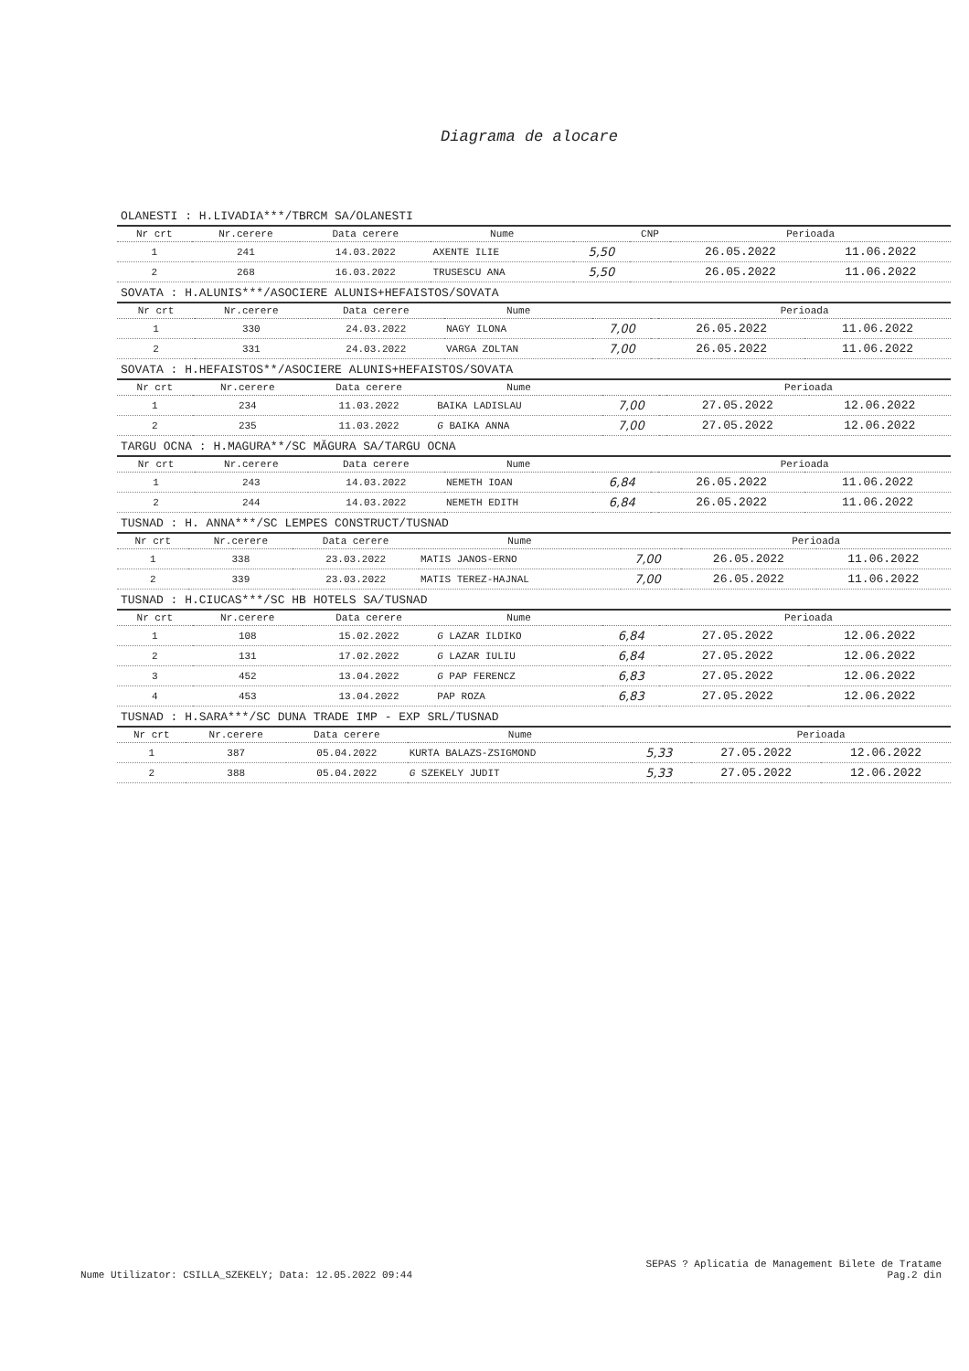Diagrama de alocare
OLANESTI : H.LIVADIA***/TBRCM SA/OLANESTI
| Nr crt | Nr.cerere | Data cerere | Nume | | CNP | Perioada | |
| --- | --- | --- | --- | --- | --- | --- | --- |
| 1 | 241 | 14.03.2022 | AXENTE ILIE | 5,50 | | 26.05.2022 | 11.06.2022 |
| 2 | 268 | 16.03.2022 | TRUSESCU ANA | 5,50 | | 26.05.2022 | 11.06.2022 |
SOVATA : H.ALUNIS***/ASOCIERE ALUNIS+HEFAISTOS/SOVATA
| Nr crt | Nr.cerere | Data cerere | Nume | | | Perioada | |
| --- | --- | --- | --- | --- | --- | --- | --- |
| 1 | 330 | 24.03.2022 | NAGY ILONA | 7,00 | | 26.05.2022 | 11.06.2022 |
| 2 | 331 | 24.03.2022 | VARGA ZOLTAN | 7,00 | | 26.05.2022 | 11.06.2022 |
SOVATA : H.HEFAISTOS**/ASOCIERE ALUNIS+HEFAISTOS/SOVATA
| Nr crt | Nr.cerere | Data cerere | Nume | | | Perioada | |
| --- | --- | --- | --- | --- | --- | --- | --- |
| 1 | 234 | 11.03.2022 | BAIKA LADISLAU | 7,00 | | 27.05.2022 | 12.06.2022 |
| 2 | 235 | 11.03.2022 | G BAIKA ANNA | 7,00 | | 27.05.2022 | 12.06.2022 |
TARGU OCNA : H.MAGURA**/SC MĂGURA SA/TARGU OCNA
| Nr crt | Nr.cerere | Data cerere | Nume | | | Perioada | |
| --- | --- | --- | --- | --- | --- | --- | --- |
| 1 | 243 | 14.03.2022 | NEMETH IOAN | 6,84 | | 26.05.2022 | 11.06.2022 |
| 2 | 244 | 14.03.2022 | NEMETH EDITH | 6,84 | | 26.05.2022 | 11.06.2022 |
TUSNAD : H. ANNA***/SC LEMPES CONSTRUCT/TUSNAD
| Nr crt | Nr.cerere | Data cerere | Nume | | | Perioada | |
| --- | --- | --- | --- | --- | --- | --- | --- |
| 1 | 338 | 23.03.2022 | MATIS JANOS-ERNO | 7,00 | | 26.05.2022 | 11.06.2022 |
| 2 | 339 | 23.03.2022 | MATIS TEREZ-HAJNAL | 7,00 | | 26.05.2022 | 11.06.2022 |
TUSNAD : H.CIUCAS***/SC HB HOTELS SA/TUSNAD
| Nr crt | Nr.cerere | Data cerere | Nume | | | Perioada | |
| --- | --- | --- | --- | --- | --- | --- | --- |
| 1 | 108 | 15.02.2022 | G LAZAR ILDIKO | 6,84 | | 27.05.2022 | 12.06.2022 |
| 2 | 131 | 17.02.2022 | G LAZAR IULIU | 6,84 | | 27.05.2022 | 12.06.2022 |
| 3 | 452 | 13.04.2022 | G PAP FERENCZ | 6,83 | | 27.05.2022 | 12.06.2022 |
| 4 | 453 | 13.04.2022 | PAP ROZA | 6,83 | | 27.05.2022 | 12.06.2022 |
TUSNAD : H.SARA***/SC DUNA TRADE IMP - EXP SRL/TUSNAD
| Nr crt | Nr.cerere | Data cerere | Nume | | | Perioada | |
| --- | --- | --- | --- | --- | --- | --- | --- |
| 1 | 387 | 05.04.2022 | KURTA BALAZS-ZSIGMOND | 5,33 | | 27.05.2022 | 12.06.2022 |
| 2 | 388 | 05.04.2022 | G SZEKELY JUDIT | 5,33 | | 27.05.2022 | 12.06.2022 |
Nume Utilizator: CSILLA_SZEKELY; Data: 12.05.2022 09:44
SEPAS ? Aplicatia de Management Bilete de Tratame
Pag.2 din